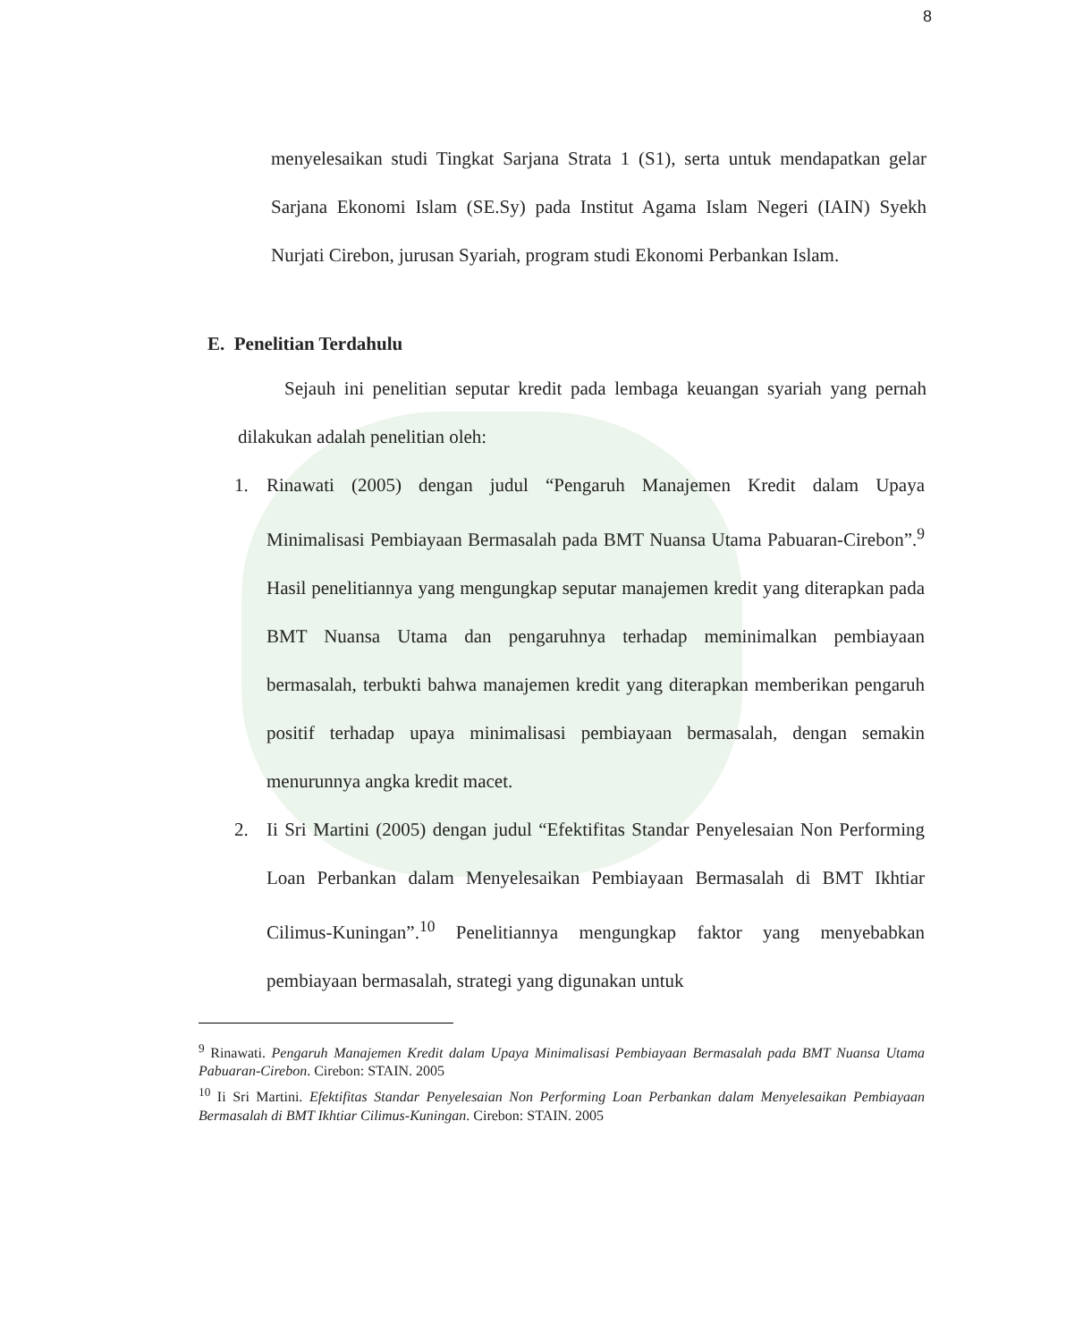8
menyelesaikan studi Tingkat Sarjana Strata 1 (S1), serta untuk mendapatkan gelar Sarjana Ekonomi Islam (SE.Sy) pada Institut Agama Islam Negeri (IAIN) Syekh Nurjati Cirebon, jurusan Syariah, program studi Ekonomi Perbankan Islam.
E. Penelitian Terdahulu
Sejauh ini penelitian seputar kredit pada lembaga keuangan syariah yang pernah dilakukan adalah penelitian oleh:
1. Rinawati (2005) dengan judul “Pengaruh Manajemen Kredit dalam Upaya Minimalisasi Pembiayaan Bermasalah pada BMT Nuansa Utama Pabuaran-Cirebon”.<sup>9</sup> Hasil penelitiannya yang mengungkap seputar manajemen kredit yang diterapkan pada BMT Nuansa Utama dan pengaruhnya terhadap meminimalkan pembiayaan bermasalah, terbukti bahwa manajemen kredit yang diterapkan memberikan pengaruh positif terhadap upaya minimalisasi pembiayaan bermasalah, dengan semakin menurunnya angka kredit macet.
2. Ii Sri Martini (2005) dengan judul “Efektifitas Standar Penyelesaian Non Performing Loan Perbankan dalam Menyelesaikan Pembiayaan Bermasalah di BMT Ikhtiar Cilimus-Kuningan”.<sup>10</sup> Penelitiannya mengungkap faktor yang menyebabkan pembiayaan bermasalah, strategi yang digunakan untuk
<sup>9</sup> Rinawati. Pengaruh Manajemen Kredit dalam Upaya Minimalisasi Pembiayaan Bermasalah pada BMT Nuansa Utama Pabuaran-Cirebon. Cirebon: STAIN. 2005
<sup>10</sup> Ii Sri Martini. Efektifitas Standar Penyelesaian Non Performing Loan Perbankan dalam Menyelesaikan Pembiayaan Bermasalah di BMT Ikhtiar Cilimus-Kuningan. Cirebon: STAIN. 2005